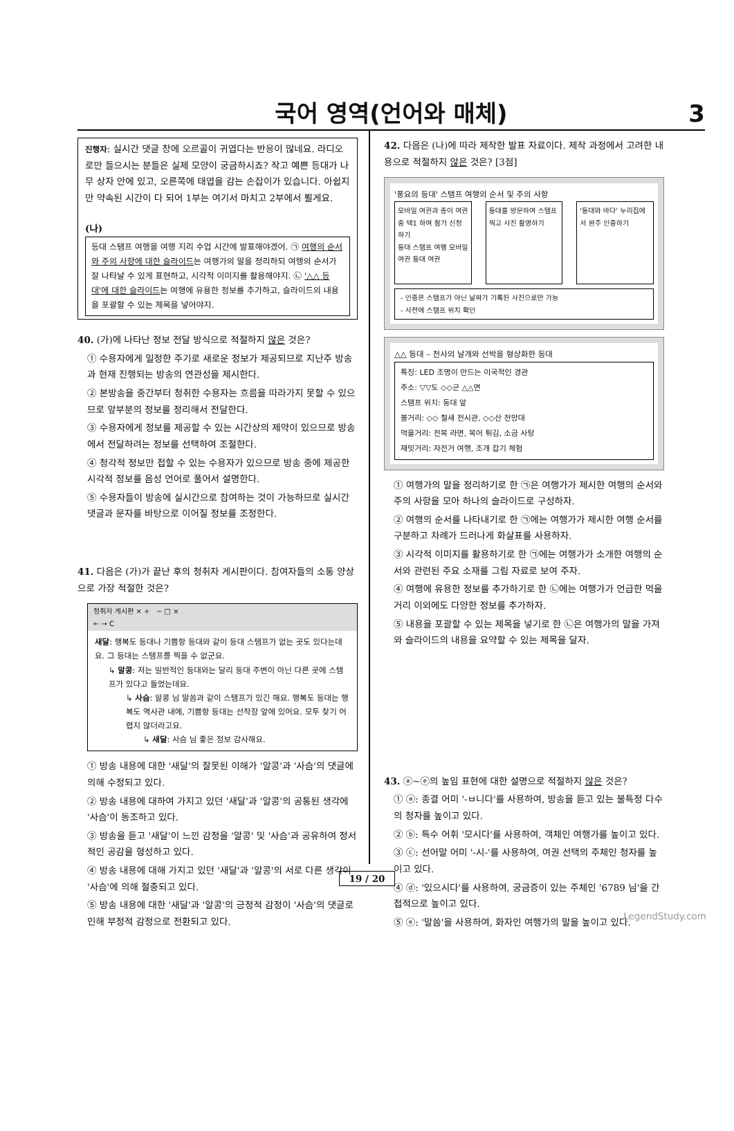국어 영역(언어와 매체) 3
진행자: 실시간 댓글 창에 오르골이 귀엽다는 반응이 많네요. 라디오로만 들으시는 분들은 실제 모양이 궁금하시죠? 작고 예쁜 등대가 나무 상자 안에 있고, 오른쪽에 태엽을 감는 손잡이가 있습니다. 아쉽지만 약속된 시간이 다 되어 1부는 여기서 마치고 2부에서 뵐게요.
(나)
등대 스탬프 여행을 여행 지리 수업 시간에 발표해야겠어. ㉠ 여행의 순서와 주의 사항에 대한 슬라이드는 여행가의 말을 정리하되 여행의 순서가 잘 나타날 수 있게 표현하고, 시각적 이미지를 활용해야지. ㉡ '△△ 등대'에 대한 슬라이드는 여행에 유용한 정보를 추가하고, 슬라이드의 내용을 포괄할 수 있는 제목을 넣어야지.
40. (가)에 나타난 정보 전달 방식으로 적절하지 않은 것은?
① 수용자에게 일정한 주기로 새로운 정보가 제공되므로 지난주 방송과 현재 진행되는 방송의 연관성을 제시한다.
② 본방송을 중간부터 청취한 수용자는 흐름을 따라가지 못할 수 있으므로 앞부분의 정보를 정리해서 전달한다.
③ 수용자에게 정보를 제공할 수 있는 시간상의 제약이 있으므로 방송에서 전달하려는 정보를 선택하여 조절한다.
④ 청각적 정보만 접할 수 있는 수용자가 있으므로 방송 중에 제공한 시각적 정보를 음성 언어로 풀어서 설명한다.
⑤ 수용자들이 방송에 실시간으로 참여하는 것이 가능하므로 실시간 댓글과 문자를 바탕으로 이어질 정보를 조정한다.
41. 다음은 (가)가 끝난 후의 청취자 게시판이다. 참여자들의 소통 양상으로 가장 적절한 것은?
청취자 게시판 × + − □ ×
← → C
새달: 행복도 등대나 기쁨항 등대와 같이 등대 스탬프가 없는 곳도 있다는데요. 그 등대는 스탬프를 찍을 수 없군요.
↳ 알콩: 저는 일반적인 등대와는 달리 등대 주변이 아닌 다른 곳에 스탬프가 있다고 들었는데요.
↳ 사슴: 알콩 님 말씀과 같이 스탬프가 있긴 해요. 행복도 등대는 행복도 역사관 내에, 기쁨항 등대는 선착장 앞에 있어요. 모두 찾기 어렵지 않더라고요.
↳ 새달: 사슴 님 좋은 정보 감사해요.
① 방송 내용에 대한 '새달'의 잘못된 이해가 '알콩'과 '사슴'의 댓글에 의해 수정되고 있다.
② 방송 내용에 대하여 가지고 있던 '새달'과 '알콩'의 공통된 생각에 '사슴'이 동조하고 있다.
③ 방송을 듣고 '새달'이 느낀 감정을 '알콩' 및 '사슴'과 공유하여 정서적인 공감을 형성하고 있다.
④ 방송 내용에 대해 가지고 있던 '새달'과 '알콩'의 서로 다른 생각이 '사슴'에 의해 절충되고 있다.
⑤ 방송 내용에 대한 '새달'과 '알콩'의 긍정적 감정이 '사슴'의 댓글로 인해 부정적 감정으로 전환되고 있다.
42. 다음은 (나)에 따라 제작한 발표 자료이다. 제작 과정에서 고려한 내용으로 적절하지 않은 것은? [3점]
'풍요의 등대' 스탬프 여행의 순서 및 주의 사항
모바일 여권과 종이 여권 중 택1 하여 참가 신청하기
등대 스탬프 여행 모바일 여권 등대 여권
등대를 방문하여 스탬프 찍고 사진 촬영하기
'등대와 바다' 누리집에서 완주 인증하기
- 인증은 스탬프가 아닌 날짜가 기록된 사진으로만 가능
- 사전에 스탬프 위치 확인
△△ 등대 – 천사의 날개와 선박을 형상화한 등대
특징: LED 조명이 만드는 이국적인 경관
주소: ▽▽도 ◇◇군 △△면
스탬프 위치: 등대 앞
볼거리: ◇◇ 철새 전시관, ◇◇산 전망대
먹을거리: 전복 라면, 복어 튀김, 소금 사탕
재밋거리: 자전거 여행, 조개 잡기 체험
① 여행가의 말을 정리하기로 한 ㉠은 여행가가 제시한 여행의 순서와 주의 사항을 모아 하나의 슬라이드로 구성하자.
② 여행의 순서를 나타내기로 한 ㉠에는 여행가가 제시한 여행 순서를 구분하고 차례가 드러나게 화살표를 사용하자.
③ 시각적 이미지를 활용하기로 한 ㉠에는 여행가가 소개한 여행의 순서와 관련된 주요 소재를 그림 자료로 보여 주자.
④ 여행에 유용한 정보를 추가하기로 한 ㉡에는 여행가가 언급한 먹을거리 이외에도 다양한 정보를 추가하자.
⑤ 내용을 포괄할 수 있는 제목을 넣기로 한 ㉡은 여행가의 말을 가져와 슬라이드의 내용을 요약할 수 있는 제목을 달자.
43. ⓐ~ⓔ의 높임 표현에 대한 설명으로 적절하지 않은 것은?
① ⓐ: 종결 어미 '-ㅂ니다'를 사용하여, 방송을 듣고 있는 불특정 다수의 청자를 높이고 있다.
② ⓑ: 특수 어휘 '모시다'를 사용하여, 객체인 여행가를 높이고 있다.
③ ⓒ: 선어말 어미 '-시-'를 사용하여, 여권 선택의 주체인 청자를 높이고 있다.
④ ⓓ: '있으시다'를 사용하여, 궁금증이 있는 주체인 '6789 님'을 간접적으로 높이고 있다.
⑤ ⓔ: '말씀'을 사용하여, 화자인 여행가의 말을 높이고 있다.
19 / 20
LegendStudy.com